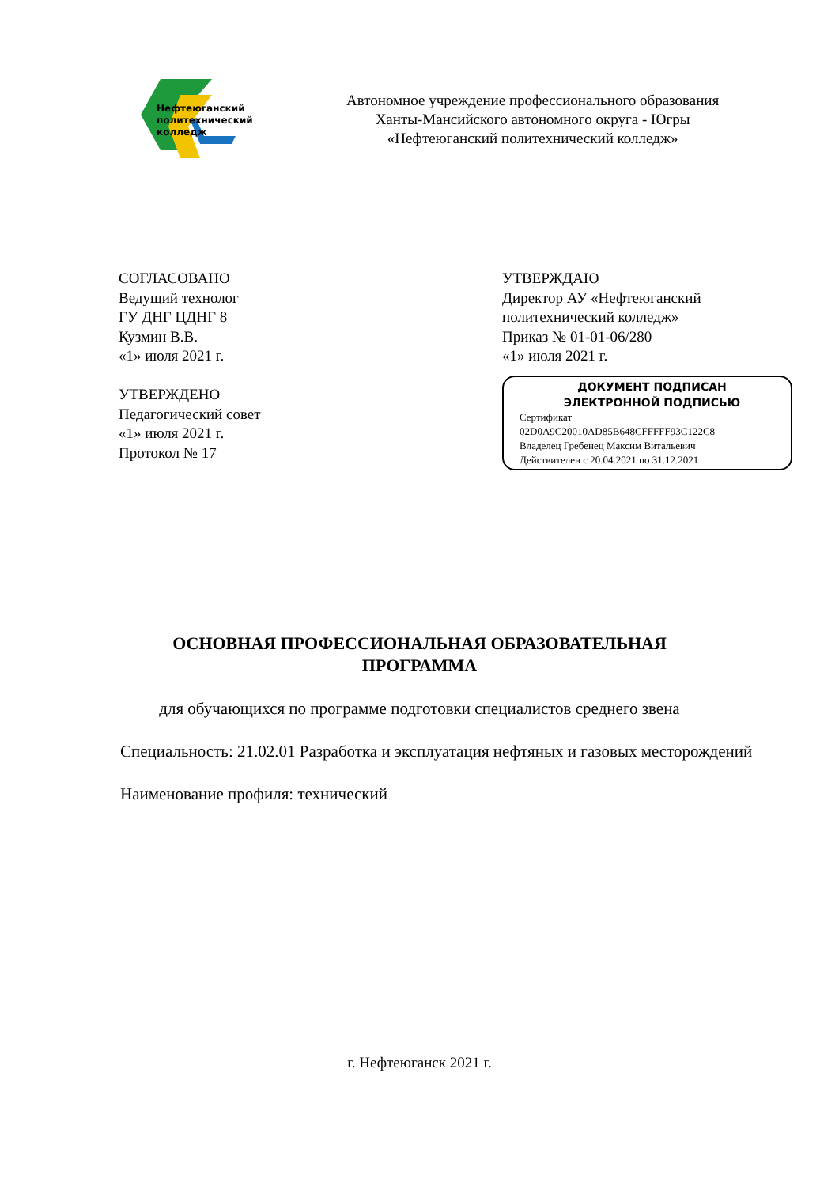Нефтеюганский
политехнический
колледж
Автономное учреждение профессионального образования
Ханты-Мансийского автономного округа - Югры
«Нефтеюганский политехнический колледж»
СОГЛАСОВАНО
Ведущий технолог
ГУ ДНГ ЦДНГ 8
Кузмин В.В.
«1» июля 2021 г.
УТВЕРЖДЕНО
Педагогический совет
«1» июля 2021 г.
Протокол № 17
УТВЕРЖДАЮ
Директор АУ «Нефтеюганский
политехнический колледж»
Приказ № 01-01-06/280
«1» июля 2021 г.
ДОКУМЕНТ ПОДПИСАН
ЭЛЕКТРОННОЙ ПОДПИСЬЮ
Сертификат
02D0A9C20010AD85B648CFFFFF93C122C8
Владелец Гребенец Максим Витальевич
Действителен с 20.04.2021 по 31.12.2021
ОСНОВНАЯ ПРОФЕССИОНАЛЬНАЯ ОБРАЗОВАТЕЛЬНАЯ
ПРОГРАММА
для обучающихся по программе подготовки специалистов среднего звена
Специальность: 21.02.01 Разработка и эксплуатация нефтяных и газовых месторождений
Наименование профиля: технический
г. Нефтеюганск 2021 г.